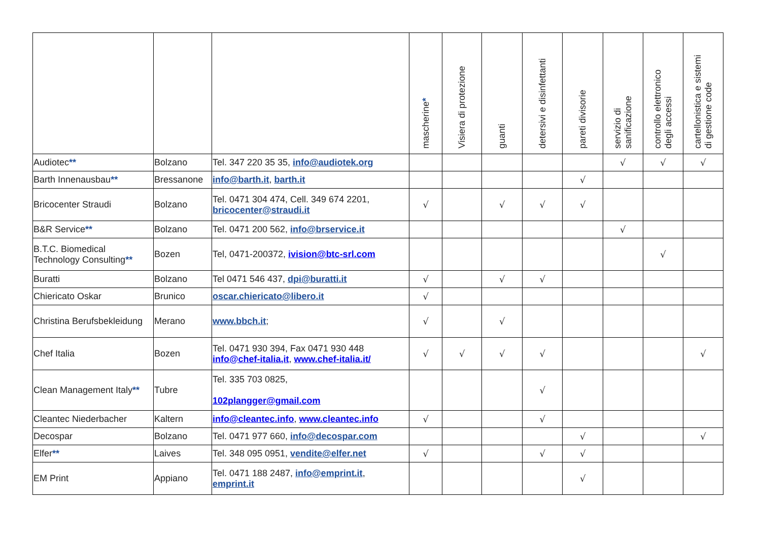| | | | mascherine * | Visiera di protezione | guanti | detersivi e disinfettanti | pareti divisorie | servizio di sanificazione | controllo elettronico degli accessi | cartellonistica e sistemi di gestione code |
| --- | --- | --- | --- | --- | --- | --- | --- | --- | --- | --- |
| Audiotec ** | Bolzano | Tel. 347 220 35 35, info@audiotek.org | | | | | | √ | √ | √ |
| Barth Innenausbau ** | Bressanone | info@barth.it , barth.it | | | | | √ | | | |
| Bricocenter Straudi | Bolzano | Tel. 0471 304 474, Cell. 349 674 2201, bricocenter@straudi.it | √ | | √ | √ | √ | | | |
| B&R Service ** | Bolzano | Tel. 0471 200 562, info@brservice.it | | | | | | √ | | |
| B.T.C. Biomedical Technology Consulting ** | Bozen | Tel, 0471-200372, ivision@btc-srl.com | | | | | | | √ | |
| Buratti | Bolzano | Tel 0471 546 437, dpi@buratti.it | √ | | √ | √ | | | | |
| Chiericato Oskar | Brunico | oscar.chiericato@libero.it | √ | | | | | | | |
| Christina Berufsbekleidung | Merano | www.bbch.it ; | √ | | √ | | | | | |
| Chef Italia | Bozen | Tel. 0471 930 394, Fax 0471 930 448 info@chef-italia,it , www.chef-italia.it/ | √ | √ | √ | √ | | | | √ |
| Clean Management Italy ** | Tubre | Tel. 335 703 0825, 102plangger@gmail.com | | | | √ | | | | |
| Cleantec Niederbacher | Kaltern | info@cleantec.info , www.cleantec.info | √ | | | √ | | | | |
| Decospar | Bolzano | Tel. 0471 977 660, info@decospar.com | | | | | √ | | | √ |
| Elfer ** | Laives | Tel. 348 095 0951, vendite@elfer.net | √ | | | √ | √ | | | |
| EM Print | Appiano | Tel. 0471 188 2487, info@emprint.it , emprint.it | | | | | √ | | | |